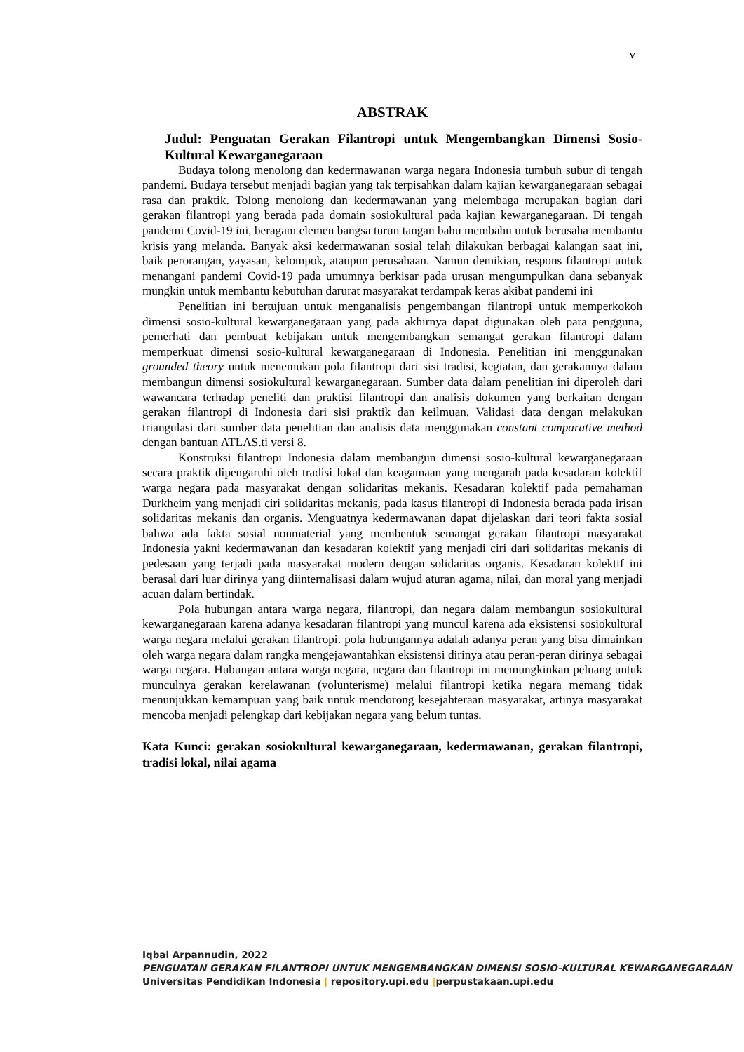v
ABSTRAK
Judul: Penguatan Gerakan Filantropi untuk Mengembangkan Dimensi Sosio-Kultural Kewarganegaraan
Budaya tolong menolong dan kedermawanan warga negara Indonesia tumbuh subur di tengah pandemi. Budaya tersebut menjadi bagian yang tak terpisahkan dalam kajian kewarganegaraan sebagai rasa dan praktik. Tolong menolong dan kedermawanan yang melembaga merupakan bagian dari gerakan filantropi yang berada pada domain sosiokultural pada kajian kewarganegaraan. Di tengah pandemi Covid-19 ini, beragam elemen bangsa turun tangan bahu membahu untuk berusaha membantu krisis yang melanda. Banyak aksi kedermawanan sosial telah dilakukan berbagai kalangan saat ini, baik perorangan, yayasan, kelompok, ataupun perusahaan. Namun demikian, respons filantropi untuk menangani pandemi Covid-19 pada umumnya berkisar pada urusan mengumpulkan dana sebanyak mungkin untuk membantu kebutuhan darurat masyarakat terdampak keras akibat pandemi ini
Penelitian ini bertujuan untuk menganalisis pengembangan filantropi untuk memperkokoh dimensi sosio-kultural kewarganegaraan yang pada akhirnya dapat digunakan oleh para pengguna, pemerhati dan pembuat kebijakan untuk mengembangkan semangat gerakan filantropi dalam memperkuat dimensi sosio-kultural kewarganegaraan di Indonesia. Penelitian ini menggunakan grounded theory untuk menemukan pola filantropi dari sisi tradisi, kegiatan, dan gerakannya dalam membangun dimensi sosiokultural kewarganegaraan. Sumber data dalam penelitian ini diperoleh dari wawancara terhadap peneliti dan praktisi filantropi dan analisis dokumen yang berkaitan dengan gerakan filantropi di Indonesia dari sisi praktik dan keilmuan. Validasi data dengan melakukan triangulasi dari sumber data penelitian dan analisis data menggunakan constant comparative method dengan bantuan ATLAS.ti versi 8.
Konstruksi filantropi Indonesia dalam membangun dimensi sosio-kultural kewarganegaraan secara praktik dipengaruhi oleh tradisi lokal dan keagamaan yang mengarah pada kesadaran kolektif warga negara pada masyarakat dengan solidaritas mekanis. Kesadaran kolektif pada pemahaman Durkheim yang menjadi ciri solidaritas mekanis, pada kasus filantropi di Indonesia berada pada irisan solidaritas mekanis dan organis. Menguatnya kedermawanan dapat dijelaskan dari teori fakta sosial bahwa ada fakta sosial nonmaterial yang membentuk semangat gerakan filantropi masyarakat Indonesia yakni kedermawanan dan kesadaran kolektif yang menjadi ciri dari solidaritas mekanis di pedesaan yang terjadi pada masyarakat modern dengan solidaritas organis. Kesadaran kolektif ini berasal dari luar dirinya yang diinternalisasi dalam wujud aturan agama, nilai, dan moral yang menjadi acuan dalam bertindak.
Pola hubungan antara warga negara, filantropi, dan negara dalam membangun sosiokultural kewarganegaraan karena adanya kesadaran filantropi yang muncul karena ada eksistensi sosiokultural warga negara melalui gerakan filantropi. pola hubungannya adalah adanya peran yang bisa dimainkan oleh warga negara dalam rangka mengejawantahkan eksistensi dirinya atau peran-peran dirinya sebagai warga negara. Hubungan antara warga negara, negara dan filantropi ini memungkinkan peluang untuk munculnya gerakan kerelawanan (volunterisme) melalui filantropi ketika negara memang tidak menunjukkan kemampuan yang baik untuk mendorong kesejahteraan masyarakat, artinya masyarakat mencoba menjadi pelengkap dari kebijakan negara yang belum tuntas.
Kata Kunci: gerakan sosiokultural kewarganegaraan, kedermawanan, gerakan filantropi, tradisi lokal, nilai agama
Iqbal Arpannudin, 2022
PENGUATAN GERAKAN FILANTROPI UNTUK MENGEMBANGKAN DIMENSI SOSIO-KULTURAL KEWARGANEGARAAN
Universitas Pendidikan Indonesia | repository.upi.edu |perpustakaan.upi.edu